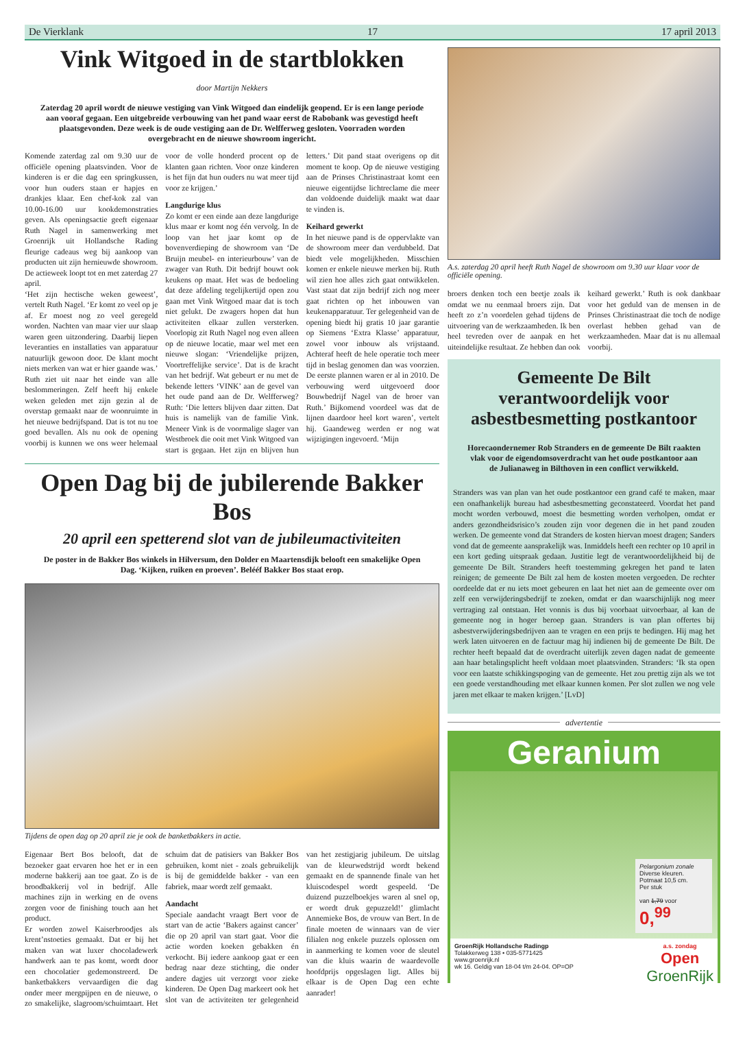De Vierklank 17 17 april 2013
Vink Witgoed in de startblokken
door Martijn Nekkers
Zaterdag 20 april wordt de nieuwe vestiging van Vink Witgoed dan eindelijk geopend. Er is een lange periode aan vooraf gegaan. Een uitgebreide verbouwing van het pand waar eerst de Rabobank was gevestigd heeft plaatsgevonden. Deze week is de oude vestiging aan de Dr. Welfferweg gesloten. Voorraden worden overgebracht en de nieuwe showroom ingericht.
Komende zaterdag zal om 9.30 uur de officiële opening plaatsvinden. Voor de kinderen is er die dag een springkussen, voor hun ouders staan er hapjes en drankjes klaar. Een chef-kok zal van 10.00-16.00 uur kookdemonstraties geven. Als openingsactie geeft eigenaar Ruth Nagel in samenwerking met Groenrijk uit Hollandsche Rading fleurige cadeaus weg bij aankoop van producten uit zijn hernieuwde showroom. De actieweek loopt tot en met zaterdag 27 april.
‘Het zijn hectische weken geweest’, vertelt Ruth Nagel. ‘Er komt zo veel op je af. Er moest nog zo veel geregeld worden. Nachten van maar vier uur slaap waren geen uitzondering. Daarbij liepen leveranties en installaties van apparatuur natuurlijk gewoon door. De klant mocht niets merken van wat er hier gaande was.’ Ruth ziet uit naar het einde van alle beslommeringen. Zelf heeft hij enkele weken geleden met zijn gezin al de overstap gemaakt naar de woonruimte in het nieuwe bedrijfspand. Dat is tot nu toe goed bevallen. Als nu ook de opening voorbij is kunnen we ons weer helemaal voor de volle honderd procent op de klanten gaan richten. Voor onze kinderen is het fijn dat hun ouders nu wat meer tijd voor ze krijgen.’
Langdurige klus
Zo komt er een einde aan deze langdurige klus maar er komt nog één vervolg. In de loop van het jaar komt op de bovenverdieping de showroom van ‘De Bruijn meubel- en interieurbouw’ van de zwager van Ruth. Dit bedrijf bouwt ook keukens op maat. Het was de bedoeling dat deze afdeling tegelijkertijd open zou gaan met Vink Witgoed maar dat is toch niet gelukt. De zwagers hopen dat hun activiteiten elkaar zullen versterken. Voorlopig zit Ruth Nagel nog even alleen op de nieuwe locatie, maar wel met een nieuwe slogan: ‘Vriendelijke prijzen, Voortreffelijke service’. Dat is de kracht van het bedrijf. Wat gebeurt er nu met de bekende letters ‘VINK’ aan de gevel van het oude pand aan de Dr. Welfferweg? Ruth: ‘Die letters blijven daar zitten. Dat huis is namelijk van de familie Vink. Meneer Vink is de voormalige slager van Westbroek die ooit met Vink Witgoed van start is gegaan. Het zijn en blijven hun letters.’ Dit pand staat overigens op dit moment te koop. Op de nieuwe vestiging aan de Prinses Christinastraat komt een nieuwe eigentijdse lichtreclame die meer dan voldoende duidelijk maakt wat daar te vinden is.
Keihard gewerkt
In het nieuwe pand is de oppervlakte van de showroom meer dan verdubbeld. Dat biedt vele mogelijkheden. Misschien komen er enkele nieuwe merken bij. Ruth wil zien hoe alles zich gaat ontwikkelen. Vast staat dat zijn bedrijf zich nog meer gaat richten op het inbouwen van keukenapparatuur. Ter gelegenheid van de opening biedt hij gratis 10 jaar garantie op Siemens ‘Extra Klasse’ apparatuur, zowel voor inbouw als vrijstaand. Achteraf heeft de hele operatie toch meer tijd in beslag genomen dan was voorzien. De eerste plannen waren er al in 2010. De verbouwing werd uitgevoerd door Bouwbedrijf Nagel van de broer van Ruth.’ Bijkomend voordeel was dat de lijnen daardoor heel kort waren’, vertelt hij. Gaandeweg werden er nog wat wijzigingen ingevoerd. ‘Mijn
Open Dag bij de jubilerende Bakker Bos
20 april een spetterend slot van de jubileumactiviteiten
De poster in de Bakker Bos winkels in Hilversum, den Dolder en Maartensdijk belooft een smakelijke Open Dag. ‘Kijken, ruiken en proeven’. Belééf Bakker Bos staat erop.
Tijdens de open dag op 20 april zie je ook de banketbakkers in actie.
Eigenaar Bert Bos belooft, dat de bezoeker gaat ervaren hoe het er in een moderne bakkerij aan toe gaat. Zo is de broodbakkerij vol in bedrijf. Alle machines zijn in werking en de ovens zorgen voor de finishing touch aan het product.
Er worden zowel Kaiserbroodjes als krent’nstoeties gemaakt. Dat er bij het maken van wat luxer chocoladewerk handwerk aan te pas komt, wordt door een chocolatier gedemonstreerd. De banketbakkers vervaardigen die dag onder meer mergpijpen en de nieuwe, o zo smakelijke, slagroom/schuimtaart. Het schuim dat de patisiers van Bakker Bos gebruiken, komt niet - zoals gebruikelijk is bij de gemiddelde bakker - van een fabriek, maar wordt zelf gemaakt.
Aandacht
Speciale aandacht vraagt Bert voor de start van de actie ‘Bakers against cancer’ die op 20 april van start gaat. Voor die actie worden koeken gebakken én verkocht. Bij iedere aankoop gaat er een bedrag naar deze stichting, die onder andere dagjes uit verzorgt voor zieke kinderen. De Open Dag markeert ook het slot van de activiteiten ter gelegenheid van het zestigjarig jubileum. De uitslag van de kleurwedstrijd wordt bekend gemaakt en de spannende finale van het kluiscodespel wordt gespeeld. ‘De duizend puzzelboekjes waren al snel op, er wordt druk gepuzzeld!’ glimlacht Annemieke Bos, de vrouw van Bert. In de finale moeten de winnaars van de vier filialen nog enkele puzzels oplossen om in aanmerking te komen voor de sleutel van die kluis waarin de waardevolle hoofdprijs opgeslagen ligt. Alles bij elkaar is de Open Dag een echte aanrader!
A.s. zaterdag 20 april heeft Ruth Nagel de showroom om 9.30 uur klaar voor de officiële opening.
broers denken toch een beetje zoals ik omdat we nu eenmaal broers zijn. Dat heeft zo z’n voordelen gehad tijdens de uitvoering van de werkzaamheden. Ik ben heel tevreden over de aanpak en het uiteindelijke resultaat. Ze hebben dan ook keihard gewerkt.’ Ruth is ook dankbaar voor het geduld van de mensen in de Prinses Christinastraat die toch de nodige overlast hebben gehad van de werkzaamheden. Maar dat is nu allemaal voorbij.
Gemeente De Bilt verantwoordelijk voor asbestbesmetting postkantoor
Horecaondernemer Rob Stranders en de gemeente De Bilt raakten vlak voor de eigendomsoverdracht van het oude postkantoor aan de Julianaweg in Bilthoven in een conflict verwikkeld.
Stranders was van plan van het oude postkantoor een grand café te maken, maar een onafhankelijk bureau had asbestbesmetting geconstateerd. Voordat het pand mocht worden verbouwd, moest die besmetting worden verholpen, omdat er anders gezondheidsrisico’s zouden zijn voor degenen die in het pand zouden werken. De gemeente vond dat Stranders de kosten hiervan moest dragen; Sanders vond dat de gemeente aansprakelijk was. Inmiddels heeft een rechter op 10 april in een kort geding uitspraak gedaan. Justitie legt de verantwoordelijkheid bij de gemeente De Bilt. Stranders heeft toestemming gekregen het pand te laten reinigen; de gemeente De Bilt zal hem de kosten moeten vergoeden. De rechter oordeelde dat er nu iets moet gebeuren en laat het niet aan de gemeente over om zelf een verwijderingsbedrijf te zoeken, omdat er dan waarschijnlijk nog meer vertraging zal ontstaan. Het vonnis is dus bij voorbaat uitvoerbaar, al kan de gemeente nog in hoger beroep gaan. Stranders is van plan offertes bij asbestverwijderingsbedrijven aan te vragen en een prijs te bedingen. Hij mag het werk laten uitvoeren en de factuur mag hij indienen bij de gemeente De Bilt. De rechter heeft bepaald dat de overdracht uiterlijk zeven dagen nadat de gemeente aan haar betalingsplicht heeft voldaan moet plaatsvinden. Stranders: ‘Ik sta open voor een laatste schikkingspoging van de gemeente. Het zou prettig zijn als we tot een goede verstandhouding met elkaar kunnen komen. Per slot zullen we nog vele jaren met elkaar te maken krijgen.’ [LvD]
advertentie
Geranium
Pelargonium zonale
Diverse kleuren.
Potmaat 10,5 cm.
Per stuk
van 1,79 voor
0,<sup>99</sup>
GroenRijk Hollandsche Radingp
Tolakkerweg 138 • 035-5771425
www.groenrijk.nl
wk 16. Geldig van 18-04 t/m 24-04. OP=OP
a.s. zondag
Open
GroenRijk